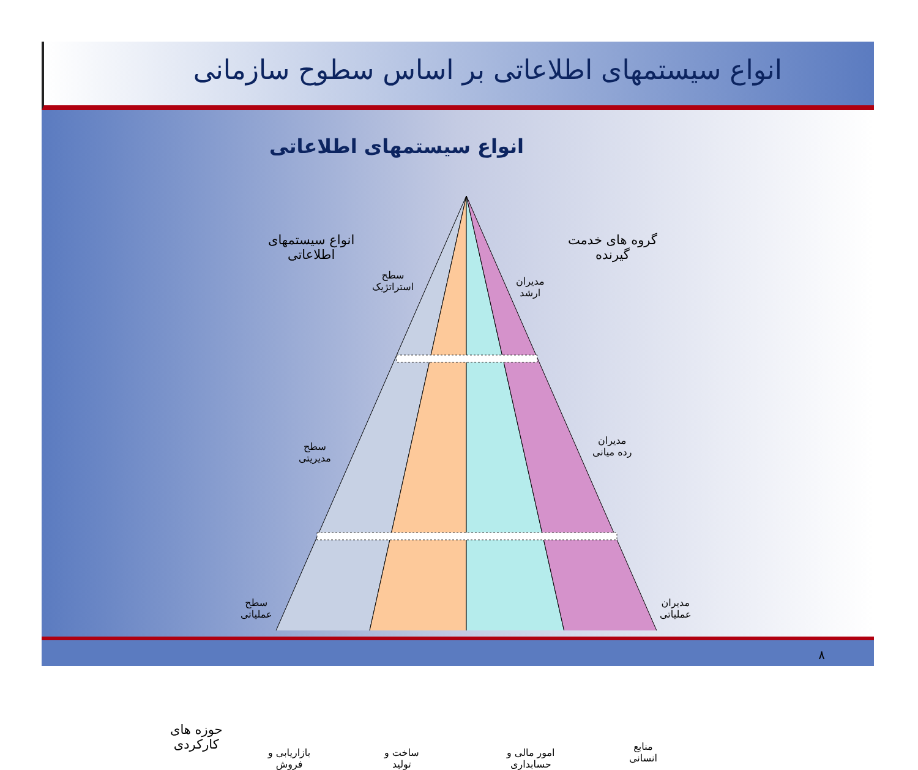انواع سیستمهای اطلاعاتی بر اساس سطوح سازمانی
انواع سیستمهای اطلاعاتی
انواع سیستمهای
اطلاعاتی
گروه های خدمت
گیرنده
سطح
استراتژیک
مدیران
ارشد
سطح
مدیریتی
مدیران
رده میانی
سطح
عملیاتی
مدیران
عملیاتی
حوزه های
کارکردی
بازاریابی و
فروش
ساخت و
تولید
امور مالی و
حسابداری
منابع
انسانی
۸